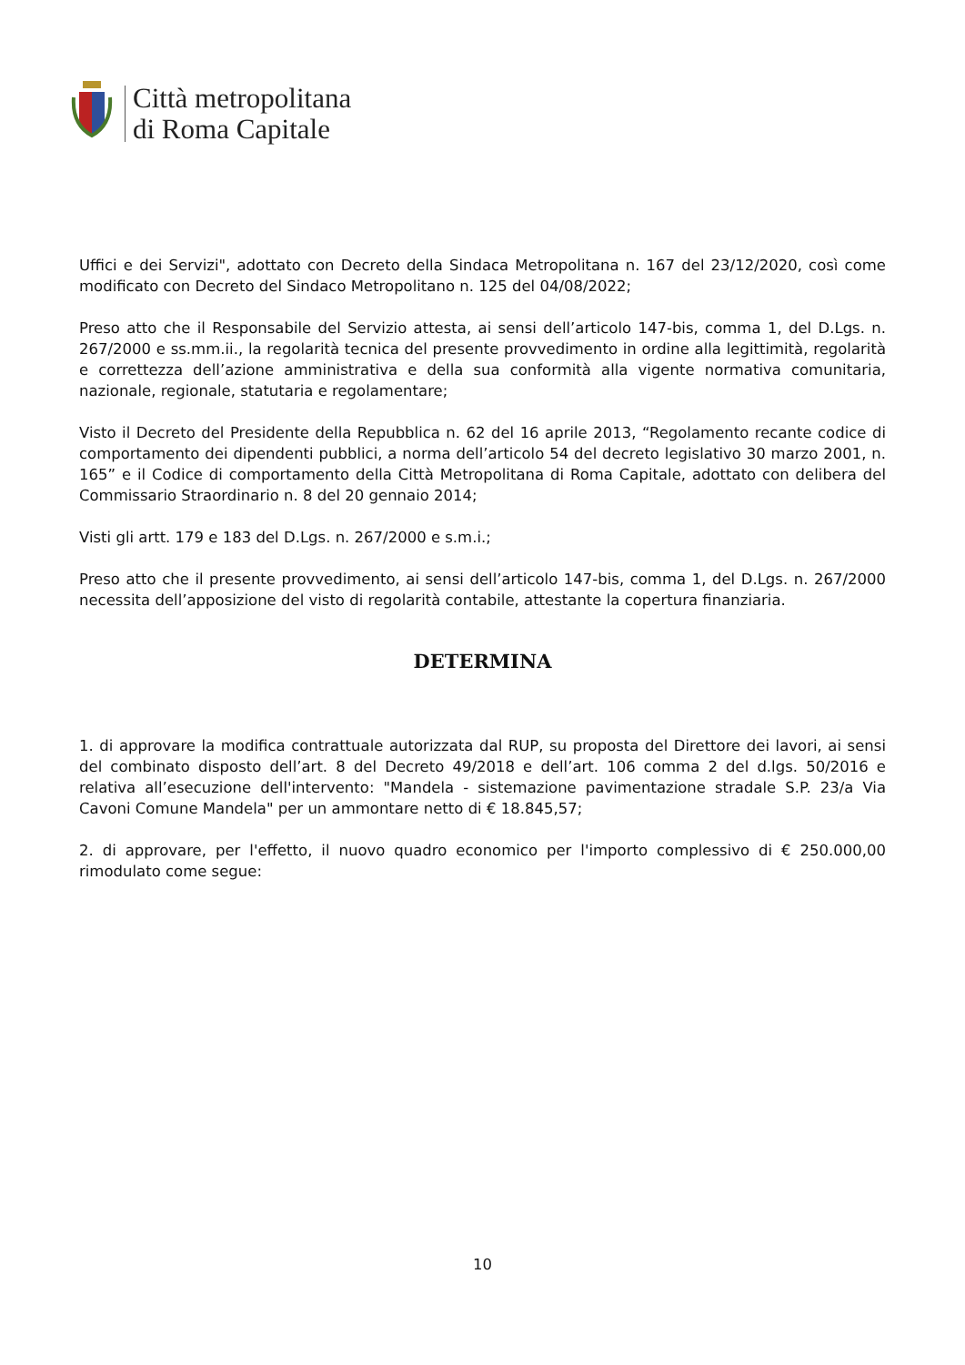Città metropolitana
di Roma Capitale
Uffici e dei Servizi", adottato con Decreto della Sindaca Metropolitana n. 167 del 23/12/2020, così come modificato con Decreto del Sindaco Metropolitano n. 125 del 04/08/2022;
Preso atto che il Responsabile del Servizio attesta, ai sensi dell’articolo 147-bis, comma 1, del D.Lgs. n. 267/2000 e ss.mm.ii., la regolarità tecnica del presente provvedimento in ordine alla legittimità, regolarità e correttezza dell’azione amministrativa e della sua conformità alla vigente normativa comunitaria, nazionale, regionale, statutaria e regolamentare;
Visto il Decreto del Presidente della Repubblica n. 62 del 16 aprile 2013, “Regolamento recante codice di comportamento dei dipendenti pubblici, a norma dell’articolo 54 del decreto legislativo 30 marzo 2001, n. 165” e il Codice di comportamento della Città Metropolitana di Roma Capitale, adottato con delibera del Commissario Straordinario n. 8 del 20 gennaio 2014;
Visti gli artt. 179 e 183 del D.Lgs. n. 267/2000 e s.m.i.;
Preso atto che il presente provvedimento, ai sensi dell’articolo 147-bis, comma 1, del D.Lgs. n. 267/2000 necessita dell’apposizione del visto di regolarità contabile, attestante la copertura finanziaria.
DETERMINA
1. di approvare la modifica contrattuale autorizzata dal RUP, su proposta del Direttore dei lavori, ai sensi del combinato disposto dell’art. 8 del Decreto 49/2018 e dell’art. 106 comma 2 del d.lgs. 50/2016 e relativa all’esecuzione dell'intervento: "Mandela - sistemazione pavimentazione stradale S.P. 23/a Via Cavoni Comune Mandela" per un ammontare netto di € 18.845,57;
2. di approvare, per l'effetto, il nuovo quadro economico per l'importo complessivo di € 250.000,00 rimodulato come segue:
10